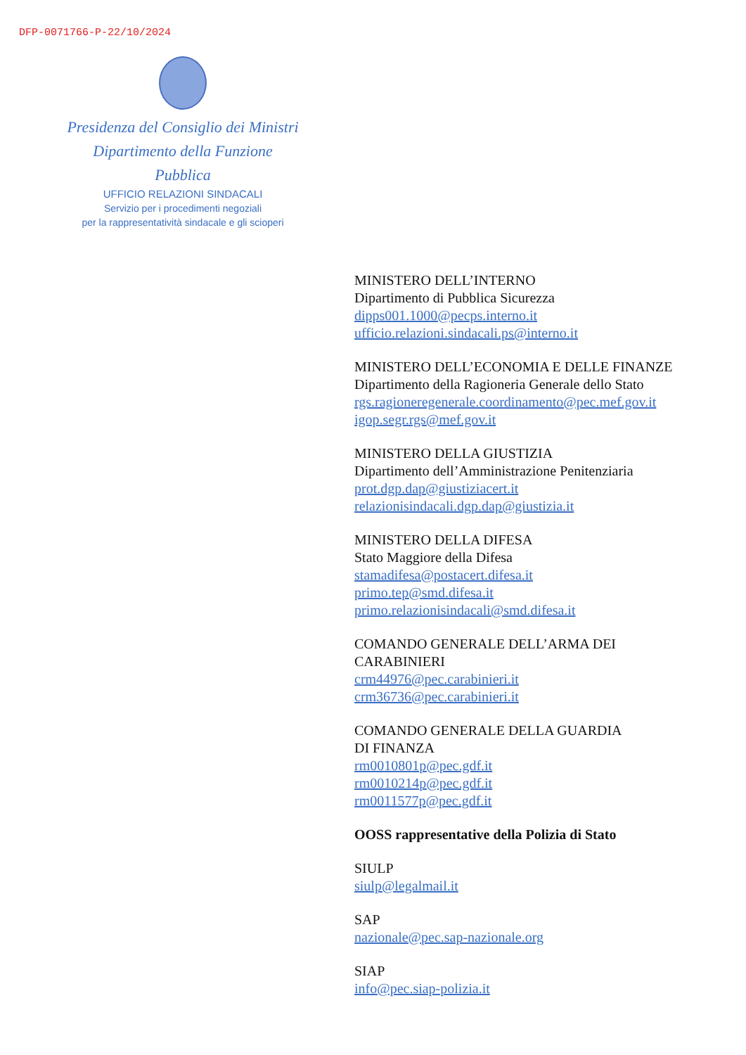DFP-0071766-P-22/10/2024
Presidenza del Consiglio dei Ministri
Dipartimento della Funzione Pubblica
UFFICIO RELAZIONI SINDACALI
Servizio per i procedimenti negoziali
per la rappresentatività sindacale e gli scioperi
MINISTERO DELL’INTERNO
Dipartimento di Pubblica Sicurezza
dipps001.1000@pecps.interno.it
ufficio.relazioni.sindacali.ps@interno.it
MINISTERO DELL’ECONOMIA E DELLE FINANZE
Dipartimento della Ragioneria Generale dello Stato
rgs.ragioneregenerale.coordinamento@pec.mef.gov.it
igop.segr.rgs@mef.gov.it
MINISTERO DELLA GIUSTIZIA
Dipartimento dell’Amministrazione Penitenziaria
prot.dgp.dap@giustiziacert.it
relazionisindacali.dgp.dap@giustizia.it
MINISTERO DELLA DIFESA
Stato Maggiore della Difesa
stamadifesa@postacert.difesa.it
primo.tep@smd.difesa.it
primo.relazionisindacali@smd.difesa.it
COMANDO GENERALE DELL’ARMA DEI
CARABINIERI
crm44976@pec.carabinieri.it
crm36736@pec.carabinieri.it
COMANDO GENERALE DELLA GUARDIA
DI FINANZA
rm0010801p@pec.gdf.it
rm0010214p@pec.gdf.it
rm0011577p@pec.gdf.it
OOSS rappresentative della Polizia di Stato
SIULP
siulp@legalmail.it
SAP
nazionale@pec.sap-nazionale.org
SIAP
info@pec.siap-polizia.it